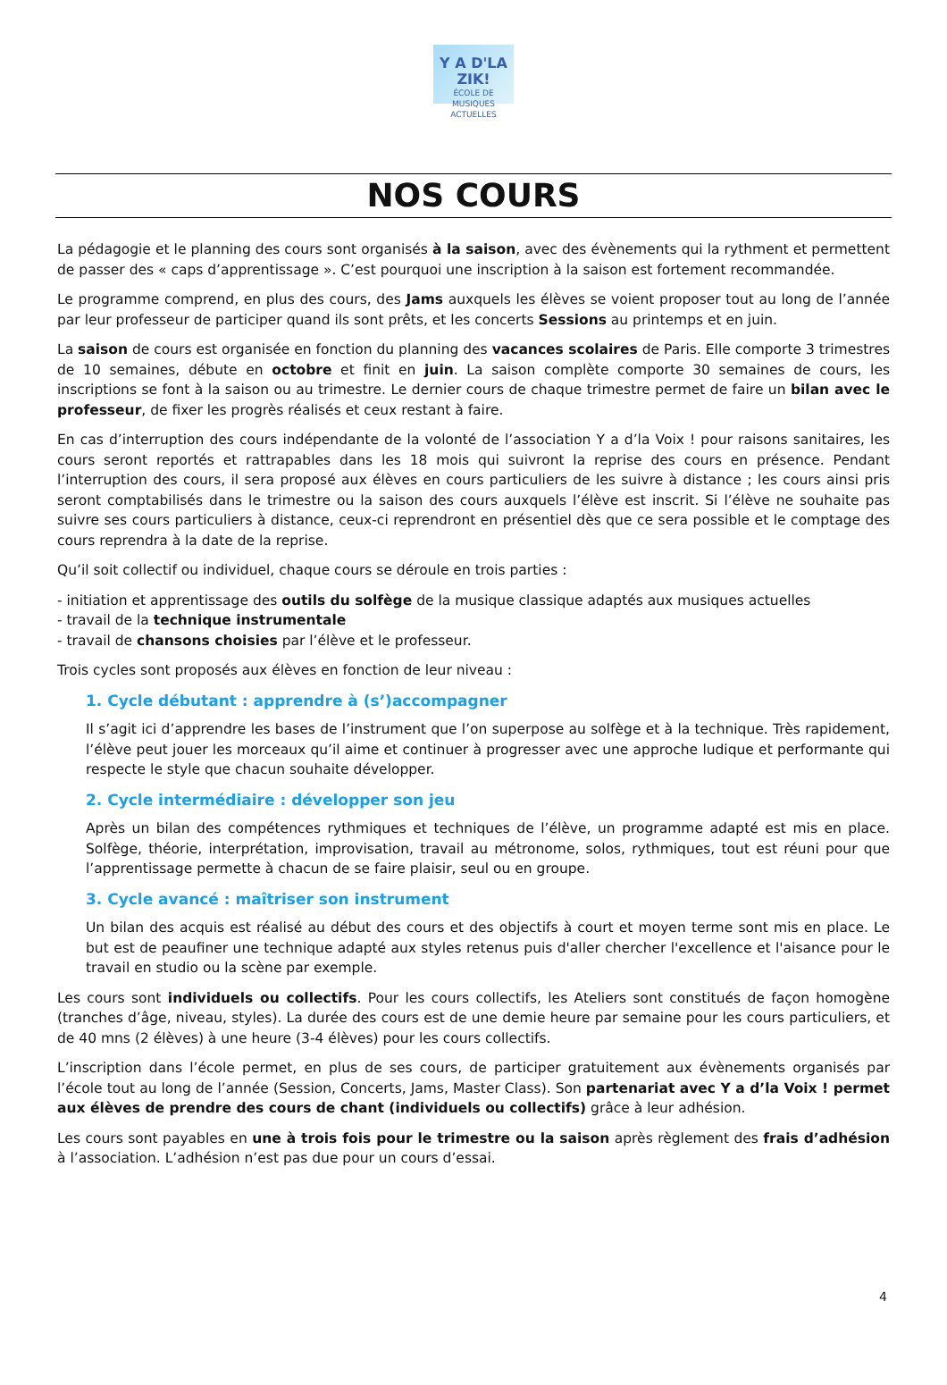Y A D'LA ZIK!
ÉCOLE DE MUSIQUES ACTUELLES
NOS COURS
La pédagogie et le planning des cours sont organisés à la saison, avec des évènements qui la rythment et permettent de passer des « caps d’apprentissage ». C’est pourquoi une inscription à la saison est fortement recommandée.
Le programme comprend, en plus des cours, des Jams auxquels les élèves se voient proposer tout au long de l’année par leur professeur de participer quand ils sont prêts, et les concerts Sessions au printemps et en juin.
La saison de cours est organisée en fonction du planning des vacances scolaires de Paris. Elle comporte 3 trimestres de 10 semaines, débute en octobre et finit en juin. La saison complète comporte 30 semaines de cours, les inscriptions se font à la saison ou au trimestre. Le dernier cours de chaque trimestre permet de faire un bilan avec le professeur, de fixer les progrès réalisés et ceux restant à faire.
En cas d’interruption des cours indépendante de la volonté de l’association Y a d’la Voix ! pour raisons sanitaires, les cours seront reportés et rattrapables dans les 18 mois qui suivront la reprise des cours en présence. Pendant l’interruption des cours, il sera proposé aux élèves en cours particuliers de les suivre à distance ; les cours ainsi pris seront comptabilisés dans le trimestre ou la saison des cours auxquels l’élève est inscrit. Si l’élève ne souhaite pas suivre ses cours particuliers à distance, ceux-ci reprendront en présentiel dès que ce sera possible et le comptage des cours reprendra à la date de la reprise.
Qu’il soit collectif ou individuel, chaque cours se déroule en trois parties :
- initiation et apprentissage des outils du solfège de la musique classique adaptés aux musiques actuelles
- travail de la technique instrumentale
- travail de chansons choisies par l’élève et le professeur.
Trois cycles sont proposés aux élèves en fonction de leur niveau :
1. Cycle débutant : apprendre à (s’)accompagner
Il s’agit ici d’apprendre les bases de l’instrument que l’on superpose au solfège et à la technique. Très rapidement, l’élève peut jouer les morceaux qu’il aime et continuer à progresser avec une approche ludique et performante qui respecte le style que chacun souhaite développer.
2. Cycle intermédiaire : développer son jeu
Après un bilan des compétences rythmiques et techniques de l’élève, un programme adapté est mis en place. Solfège, théorie, interprétation, improvisation, travail au métronome, solos, rythmiques, tout est réuni pour que l’apprentissage permette à chacun de se faire plaisir, seul ou en groupe.
3. Cycle avancé : maîtriser son instrument
Un bilan des acquis est réalisé au début des cours et des objectifs à court et moyen terme sont mis en place. Le but est de peaufiner une technique adapté aux styles retenus puis d'aller chercher l'excellence et l'aisance pour le travail en studio ou la scène par exemple.
Les cours sont individuels ou collectifs. Pour les cours collectifs, les Ateliers sont constitués de façon homogène (tranches d’âge, niveau, styles). La durée des cours est de une demie heure par semaine pour les cours particuliers, et de 40 mns (2 élèves) à une heure (3-4 élèves) pour les cours collectifs.
L’inscription dans l’école permet, en plus de ses cours, de participer gratuitement aux évènements organisés par l’école tout au long de l’année (Session, Concerts, Jams, Master Class). Son partenariat avec Y a d’la Voix ! permet aux élèves de prendre des cours de chant (individuels ou collectifs) grâce à leur adhésion.
Les cours sont payables en une à trois fois pour le trimestre ou la saison après règlement des frais d’adhésion à l’association. L’adhésion n’est pas due pour un cours d’essai.
4